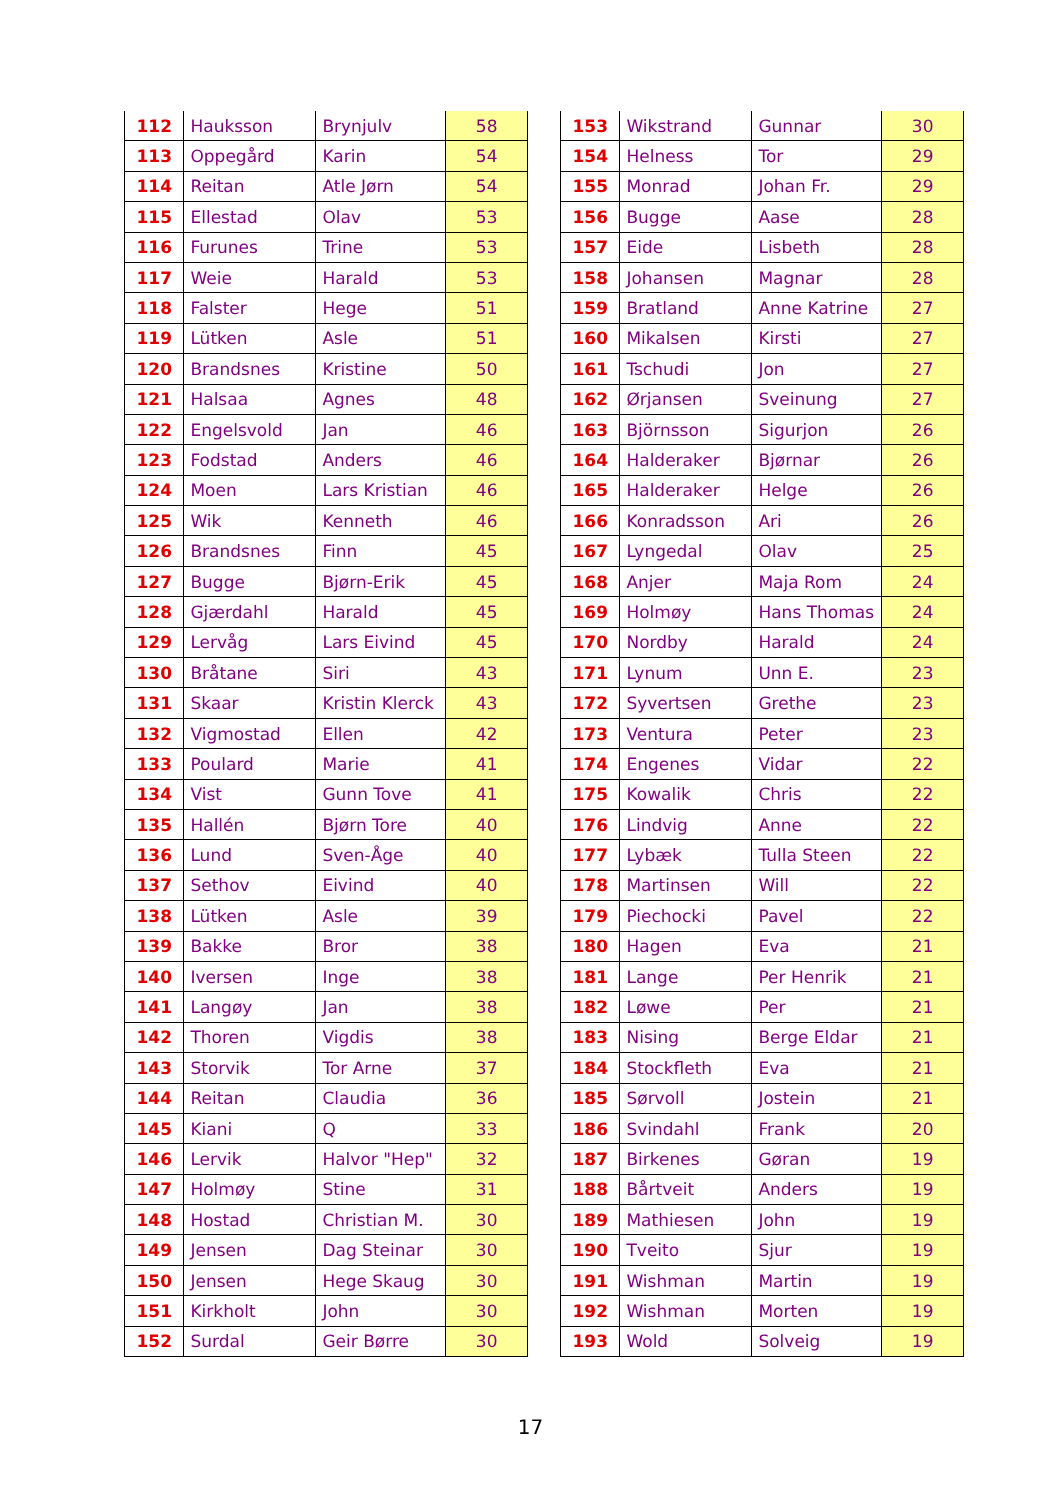| 112 | Hauksson | Brynjulv | 58 |
| 113 | Oppegård | Karin | 54 |
| 114 | Reitan | Atle Jørn | 54 |
| 115 | Ellestad | Olav | 53 |
| 116 | Furunes | Trine | 53 |
| 117 | Weie | Harald | 53 |
| 118 | Falster | Hege | 51 |
| 119 | Lütken | Asle | 51 |
| 120 | Brandsnes | Kristine | 50 |
| 121 | Halsaa | Agnes | 48 |
| 122 | Engelsvold | Jan | 46 |
| 123 | Fodstad | Anders | 46 |
| 124 | Moen | Lars Kristian | 46 |
| 125 | Wik | Kenneth | 46 |
| 126 | Brandsnes | Finn | 45 |
| 127 | Bugge | Bjørn-Erik | 45 |
| 128 | Gjærdahl | Harald | 45 |
| 129 | Lervåg | Lars Eivind | 45 |
| 130 | Bråtane | Siri | 43 |
| 131 | Skaar | Kristin Klerck | 43 |
| 132 | Vigmostad | Ellen | 42 |
| 133 | Poulard | Marie | 41 |
| 134 | Vist | Gunn Tove | 41 |
| 135 | Hallén | Bjørn Tore | 40 |
| 136 | Lund | Sven-Åge | 40 |
| 137 | Sethov | Eivind | 40 |
| 138 | Lütken | Asle | 39 |
| 139 | Bakke | Bror | 38 |
| 140 | Iversen | Inge | 38 |
| 141 | Langøy | Jan | 38 |
| 142 | Thoren | Vigdis | 38 |
| 143 | Storvik | Tor Arne | 37 |
| 144 | Reitan | Claudia | 36 |
| 145 | Kiani | Q | 33 |
| 146 | Lervik | Halvor "Hep" | 32 |
| 147 | Holmøy | Stine | 31 |
| 148 | Hostad | Christian M. | 30 |
| 149 | Jensen | Dag Steinar | 30 |
| 150 | Jensen | Hege Skaug | 30 |
| 151 | Kirkholt | John | 30 |
| 152 | Surdal | Geir Børre | 30 |
| 153 | Wikstrand | Gunnar | 30 |
| 154 | Helness | Tor | 29 |
| 155 | Monrad | Johan Fr. | 29 |
| 156 | Bugge | Aase | 28 |
| 157 | Eide | Lisbeth | 28 |
| 158 | Johansen | Magnar | 28 |
| 159 | Bratland | Anne Katrine | 27 |
| 160 | Mikalsen | Kirsti | 27 |
| 161 | Tschudi | Jon | 27 |
| 162 | Ørjansen | Sveinung | 27 |
| 163 | Björnsson | Sigurjon | 26 |
| 164 | Halderaker | Bjørnar | 26 |
| 165 | Halderaker | Helge | 26 |
| 166 | Konradsson | Ari | 26 |
| 167 | Lyngedal | Olav | 25 |
| 168 | Anjer | Maja Rom | 24 |
| 169 | Holmøy | Hans Thomas | 24 |
| 170 | Nordby | Harald | 24 |
| 171 | Lynum | Unn E. | 23 |
| 172 | Syvertsen | Grethe | 23 |
| 173 | Ventura | Peter | 23 |
| 174 | Engenes | Vidar | 22 |
| 175 | Kowalik | Chris | 22 |
| 176 | Lindvig | Anne | 22 |
| 177 | Lybæk | Tulla Steen | 22 |
| 178 | Martinsen | Will | 22 |
| 179 | Piechocki | Pavel | 22 |
| 180 | Hagen | Eva | 21 |
| 181 | Lange | Per Henrik | 21 |
| 182 | Løwe | Per | 21 |
| 183 | Nising | Berge Eldar | 21 |
| 184 | Stockfleth | Eva | 21 |
| 185 | Sørvoll | Jostein | 21 |
| 186 | Svindahl | Frank | 20 |
| 187 | Birkenes | Gøran | 19 |
| 188 | Bårtveit | Anders | 19 |
| 189 | Mathiesen | John | 19 |
| 190 | Tveito | Sjur | 19 |
| 191 | Wishman | Martin | 19 |
| 192 | Wishman | Morten | 19 |
| 193 | Wold | Solveig | 19 |
17